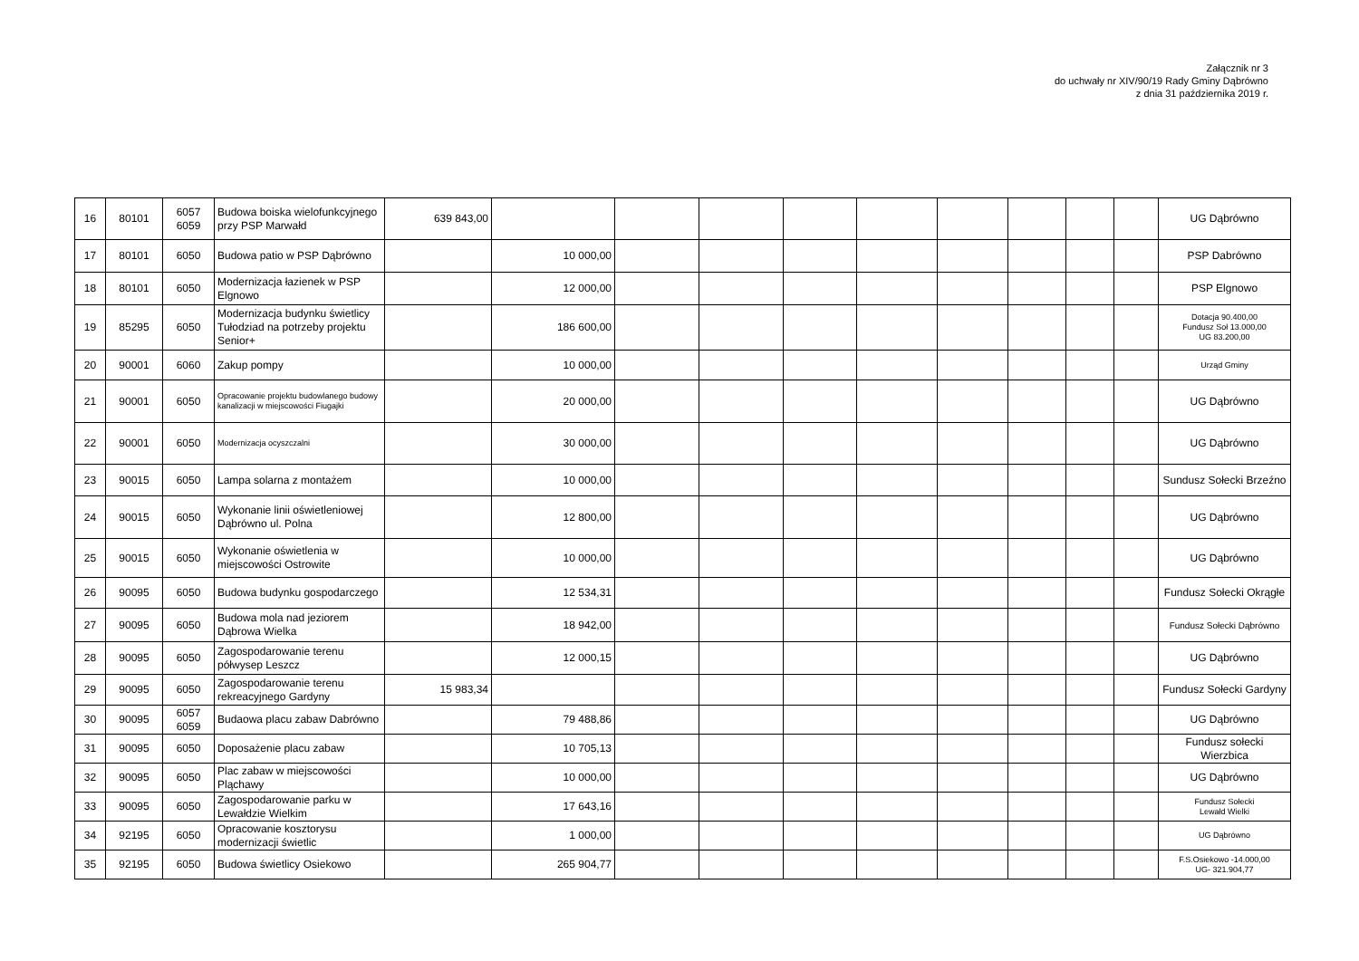Załącznik nr 3
do uchwały nr XIV/90/19 Rady Gminy Dąbrówno
z dnia 31 października 2019 r.
| 16 | 80101 | 6057 6059 | Budowa boiska wielofunkcyjnego przy PSP Marwałd | 639 843,00 | | | | | | | | | | UG Dąbrówno |
| 17 | 80101 | 6050 | Budowa patio w PSP Dąbrówno | | 10 000,00 | | | | | | | | | PSP Dabrówno |
| 18 | 80101 | 6050 | Modernizacja łazienek w PSP Elgnowo | | 12 000,00 | | | | | | | | | PSP Elgnowo |
| 19 | 85295 | 6050 | Modernizacja budynku świetlicy Tułodziad na potrzeby projektu Senior+ | | 186 600,00 | | | | | | | | | Dotacja 90.400,00 Fundusz Soł 13.000,00 UG 83.200,00 |
| 20 | 90001 | 6060 | Zakup pompy | | 10 000,00 | | | | | | | | | Urząd Gminy |
| 21 | 90001 | 6050 | Opracowanie projektu budowlanego budowy kanalizacji w miejscowości Fiugajki | | 20 000,00 | | | | | | | | | UG Dąbrówno |
| 22 | 90001 | 6050 | Modernizacja ocyszczalni | | 30 000,00 | | | | | | | | | UG Dąbrówno |
| 23 | 90015 | 6050 | Lampa solarna z montażem | | 10 000,00 | | | | | | | | | Sundusz Sołecki Brzeźno |
| 24 | 90015 | 6050 | Wykonanie linii oświetleniowej Dąbrówno ul. Polna | | 12 800,00 | | | | | | | | | UG Dąbrówno |
| 25 | 90015 | 6050 | Wykonanie oświetlenia w miejscowości Ostrowite | | 10 000,00 | | | | | | | | | UG Dąbrówno |
| 26 | 90095 | 6050 | Budowa budynku gospodarczego | | 12 534,31 | | | | | | | | | Fundusz Sołecki Okrągłe |
| 27 | 90095 | 6050 | Budowa mola nad jeziorem Dąbrowa Wielka | | 18 942,00 | | | | | | | | | Fundusz Sołecki Dąbrówno |
| 28 | 90095 | 6050 | Zagospodarowanie terenu półwysep Leszcz | | 12 000,15 | | | | | | | | | UG Dąbrówno |
| 29 | 90095 | 6050 | Zagospodarowanie terenu rekreacyjnego Gardyny | 15 983,34 | | | | | | | | | | Fundusz Sołecki Gardyny |
| 30 | 90095 | 6057 6059 | Budaowa placu zabaw Dabrówno | | 79 488,86 | | | | | | | | | UG Dąbrówno |
| 31 | 90095 | 6050 | Doposażenie placu zabaw | | 10 705,13 | | | | | | | | | Fundusz sołecki Wierzbica |
| 32 | 90095 | 6050 | Plac zabaw w miejscowości Pląchawy | | 10 000,00 | | | | | | | | | UG Dąbrówno |
| 33 | 90095 | 6050 | Zagospodarowanie parku w Lewałdzie Wielkim | | 17 643,16 | | | | | | | | | Fundusz Sołecki Lewałd Wielki |
| 34 | 92195 | 6050 | Opracowanie kosztorysu modernizacji świetlic | | 1 000,00 | | | | | | | | | UG Dąbrówno |
| 35 | 92195 | 6050 | Budowa świetlicy Osiekowo | | 265 904,77 | | | | | | | | | F.S.Osiekowo -14.000,00 UG- 321.904,77 |